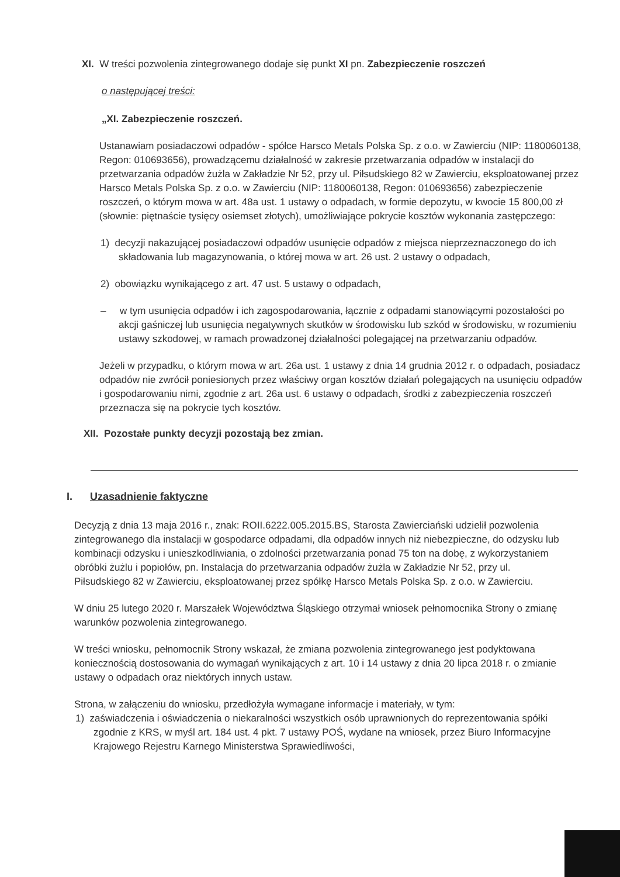XI. W treści pozwolenia zintegrowanego dodaje się punkt XI pn. Zabezpieczenie roszczeń
o następującej treści:
„XI. Zabezpieczenie roszczeń.
Ustanawiam posiadaczowi odpadów - spółce Harsco Metals Polska Sp. z o.o. w Zawierciu (NIP: 1180060138, Regon: 010693656), prowadzącemu działalność w zakresie przetwarzania odpadów w instalacji do przetwarzania odpadów żużla w Zakładzie Nr 52, przy ul. Piłsudskiego 82 w Zawierciu, eksploatowanej przez Harsco Metals Polska Sp. z o.o. w Zawierciu (NIP: 1180060138, Regon: 010693656) zabezpieczenie roszczeń, o którym mowa w art. 48a ust. 1 ustawy o odpadach, w formie depozytu, w kwocie 15 800,00 zł (słownie: piętnaście tysięcy osiemset złotych), umożliwiające pokrycie kosztów wykonania zastępczego:
1) decyzji nakazującej posiadaczowi odpadów usunięcie odpadów z miejsca nieprzeznaczonego do ich składowania lub magazynowania, o której mowa w art. 26 ust. 2 ustawy o odpadach,
2) obowiązku wynikającego z art. 47 ust. 5 ustawy o odpadach,
– w tym usunięcia odpadów i ich zagospodarowania, łącznie z odpadami stanowiącymi pozostałości po akcji gaśniczej lub usunięcia negatywnych skutków w środowisku lub szkód w środowisku, w rozumieniu ustawy szkodowej, w ramach prowadzonej działalności polegającej na przetwarzaniu odpadów.
Jeżeli w przypadku, o którym mowa w art. 26a ust. 1 ustawy z dnia 14 grudnia 2012 r. o odpadach, posiadacz odpadów nie zwrócił poniesionych przez właściwy organ kosztów działań polegających na usunięciu odpadów i gospodarowaniu nimi, zgodnie z art. 26a ust. 6 ustawy o odpadach, środki z zabezpieczenia roszczeń przeznacza się na pokrycie tych kosztów.
XII. Pozostałe punkty decyzji pozostają bez zmian.
I. Uzasadnienie faktyczne
Decyzją z dnia 13 maja 2016 r., znak: ROII.6222.005.2015.BS, Starosta Zawierciański udzielił pozwolenia zintegrowanego dla instalacji w gospodarce odpadami, dla odpadów innych niż niebezpieczne, do odzysku lub kombinacji odzysku i unieszkodliwiania, o zdolności przetwarzania ponad 75 ton na dobę, z wykorzystaniem obróbki żużlu i popiołów, pn. Instalacja do przetwarzania odpadów żużla w Zakładzie Nr 52, przy ul. Piłsudskiego 82 w Zawierciu, eksploatowanej przez spółkę Harsco Metals Polska Sp. z o.o. w Zawierciu.
W dniu 25 lutego 2020 r. Marszałek Województwa Śląskiego otrzymał wniosek pełnomocnika Strony o zmianę warunków pozwolenia zintegrowanego.
W treści wniosku, pełnomocnik Strony wskazał, że zmiana pozwolenia zintegrowanego jest podyktowana koniecznością dostosowania do wymagań wynikających z art. 10 i 14 ustawy z dnia 20 lipca 2018 r. o zmianie ustawy o odpadach oraz niektórych innych ustaw.
Strona, w załączeniu do wniosku, przedłożyła wymagane informacje i materiały, w tym:
1) zaświadczenia i oświadczenia o niekaralności wszystkich osób uprawnionych do reprezentowania spółki zgodnie z KRS, w myśl art. 184 ust. 4 pkt. 7 ustawy POŚ, wydane na wniosek, przez Biuro Informacyjne Krajowego Rejestru Karnego Ministerstwa Sprawiedliwości,